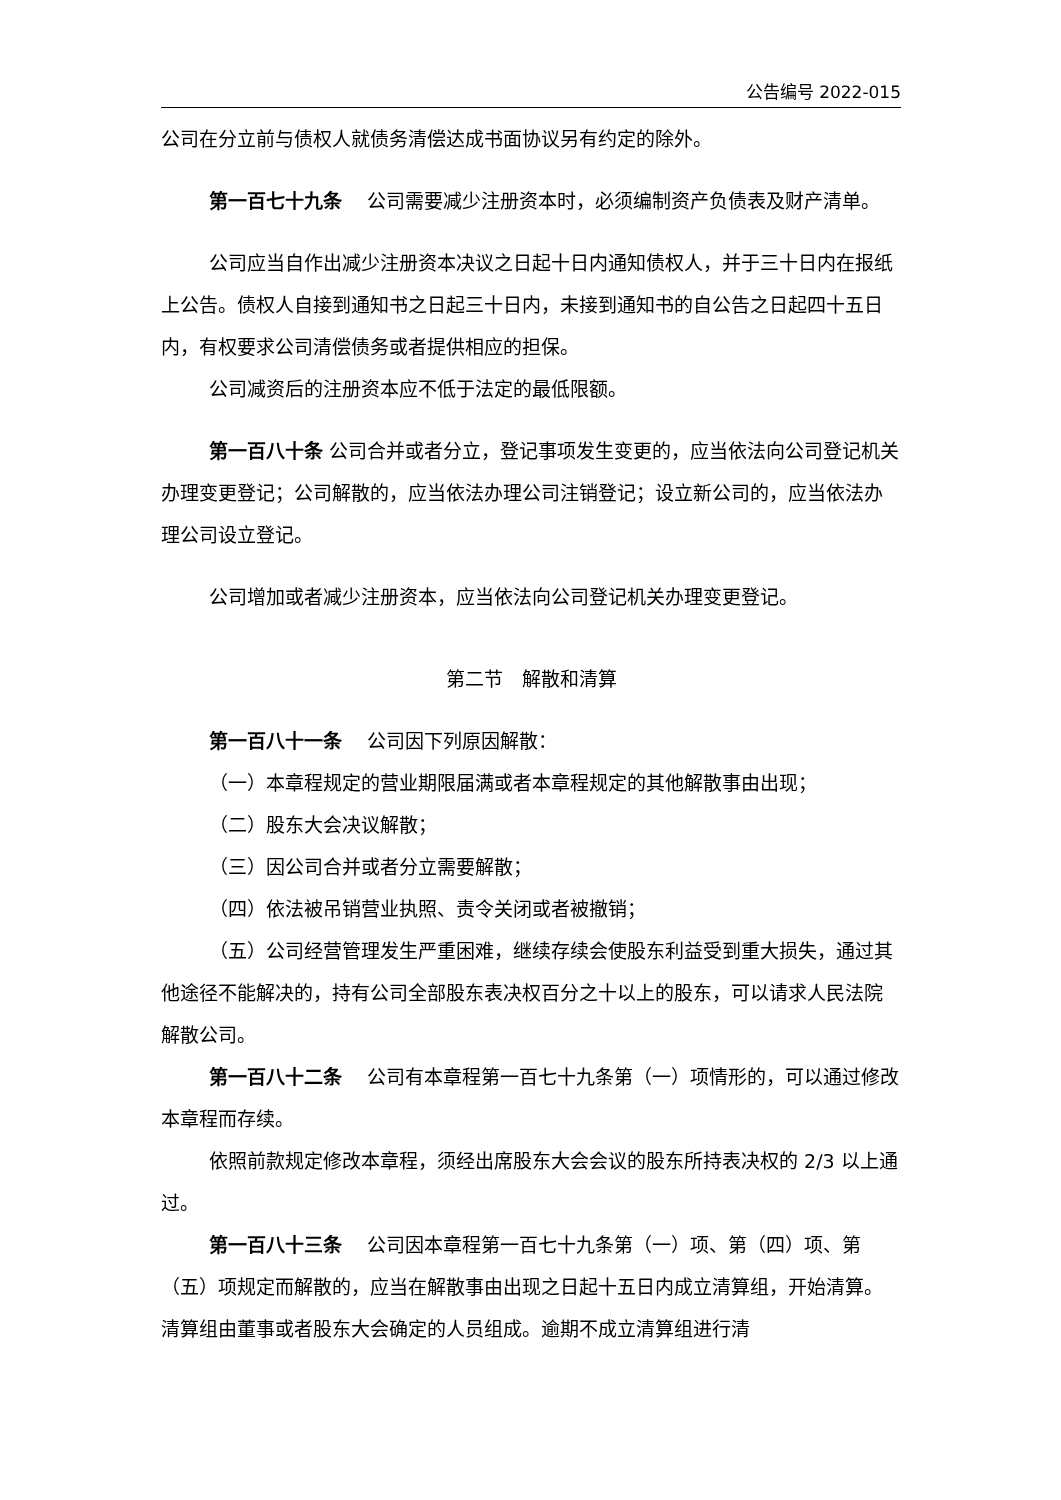公告编号 2022-015
公司在分立前与债权人就债务清偿达成书面协议另有约定的除外。
第一百七十九条　 公司需要减少注册资本时，必须编制资产负债表及财产清单。
公司应当自作出减少注册资本决议之日起十日内通知债权人，并于三十日内在报纸上公告。债权人自接到通知书之日起三十日内，未接到通知书的自公告之日起四十五日内，有权要求公司清偿债务或者提供相应的担保。
公司减资后的注册资本应不低于法定的最低限额。
第一百八十条 公司合并或者分立，登记事项发生变更的，应当依法向公司登记机关办理变更登记；公司解散的，应当依法办理公司注销登记；设立新公司的，应当依法办理公司设立登记。
公司增加或者减少注册资本，应当依法向公司登记机关办理变更登记。
第二节　解散和清算
第一百八十一条　 公司因下列原因解散：
（一）本章程规定的营业期限届满或者本章程规定的其他解散事由出现；
（二）股东大会决议解散；
（三）因公司合并或者分立需要解散；
（四）依法被吊销营业执照、责令关闭或者被撤销；
（五）公司经营管理发生严重困难，继续存续会使股东利益受到重大损失，通过其他途径不能解决的，持有公司全部股东表决权百分之十以上的股东，可以请求人民法院解散公司。
第一百八十二条　 公司有本章程第一百七十九条第（一）项情形的，可以通过修改本章程而存续。
依照前款规定修改本章程，须经出席股东大会会议的股东所持表决权的 2/3 以上通过。
第一百八十三条　 公司因本章程第一百七十九条第（一）项、第（四）项、第（五）项规定而解散的，应当在解散事由出现之日起十五日内成立清算组，开始清算。清算组由董事或者股东大会确定的人员组成。逾期不成立清算组进行清